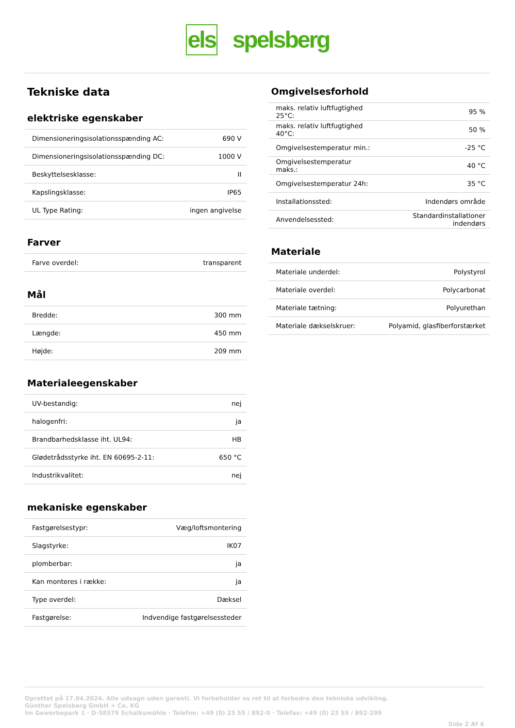els spelsberg
Tekniske data
elektriske egenskaber
| Dimensioneringsisolationsspænding AC: | 690 V |
| Dimensioneringsisolationsspænding DC: | 1000 V |
| Beskyttelsesklasse: | II |
| Kapslingsklasse: | IP65 |
| UL Type Rating: | ingen angivelse |
Farver
| Farve overdel: | transparent |
Mål
| Bredde: | 300 mm |
| Længde: | 450 mm |
| Højde: | 209 mm |
Materialeegenskaber
| UV-bestandig: | nej |
| halogenfri: | ja |
| Brandbarhedsklasse iht. UL94: | HB |
| Glødetrådsstyrke iht. EN 60695-2-11: | 650 °C |
| Industrikvalitet: | nej |
mekaniske egenskaber
| Fastgørelsestypr: | Væg/loftsmontering |
| Slagstyrke: | IK07 |
| plomberbar: | ja |
| Kan monteres i række: | ja |
| Type overdel: | Dæksel |
| Fastgørelse: | Indvendige fastgørelsessteder |
Omgivelsesforhold
| maks. relativ luftfugtighed 25°C: | 95 % |
| maks. relativ luftfugtighed 40°C: | 50 % |
| Omgivelsestemperatur min.: | -25 °C |
| Omgivelsestemperatur maks.: | 40 °C |
| Omgivelsestemperatur 24h: | 35 °C |
| Installationssted: | Indendørs område |
| Anvendelsessted: | Standardinstallationer indendørs |
Materiale
| Materiale underdel: | Polystyrol |
| Materiale overdel: | Polycarbonat |
| Materiale tætning: | Polyurethan |
| Materiale dækselskruer: | Polyamid, glasfiberforstærket |
Oprettet på 17.04.2024. Alle udsagn uden garanti. Vi forbeholder os ret til at forbedre den tekniske udvikling.
Günther Spelsberg GmbH + Co. KG
Im Gewerbepark 1 · D-58579 Schalksmühle · Telefon: +49 (0) 23 55 / 892-0 · Telefax: +49 (0) 23 55 / 892-299
Side 2 Af 4